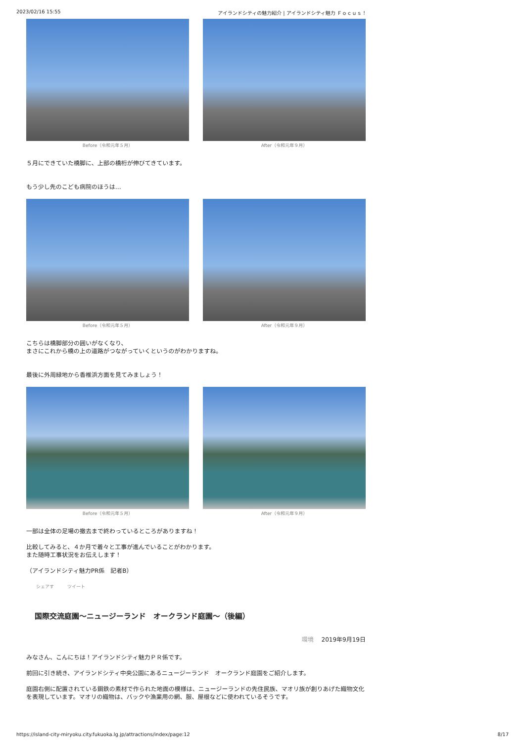2023/02/16 15:55 アイランドシティの魅力紹介 | アイランドシティ魅力 Ｆｏｃｕｓ！
Before（令和元年５月） After（令和元年９月）
５月にできていた橋脚に、上部の橋桁が伸びてきています。
もう少し先のこども病院のほうは…
Before（令和元年５月） After（令和元年９月）
こちらは橋脚部分の囲いがなくなり、
まさにこれから橋の上の道路がつながっていくというのがわかりますね。
最後に外周緑地から香椎浜方面を見てみましょう！
Before（令和元年５月） After（令和元年９月）
一部は全体の足場の撤去まで終わっているところがありますね！
比較してみると、４か月で着々と工事が進んでいることがわかります。
また随時工事状況をお伝えします！
（アイランドシティ魅力PR係　記者B）
シェアす　　　ツイート
国際交流庭園～ニュージーランド　オークランド庭園～（後編）
環境　 2019年9月19日
みなさん、こんにちは！アイランドシティ魅力ＰＲ係です。
前回に引き続き、アイランドシティ中央公園にあるニュージーランド　オークランド庭園をご紹介します。
庭園右側に配置されている鋼鉄の素材で作られた地面の模様は、ニュージーランドの先住民族、マオリ族が創りあげた織物文化を表現しています。マオリの織物は、バックや漁業用の網、服、屋根などに使われているそうです。
https://island-city-miryoku.city.fukuoka.lg.jp/attractions/index/page:12 8/17